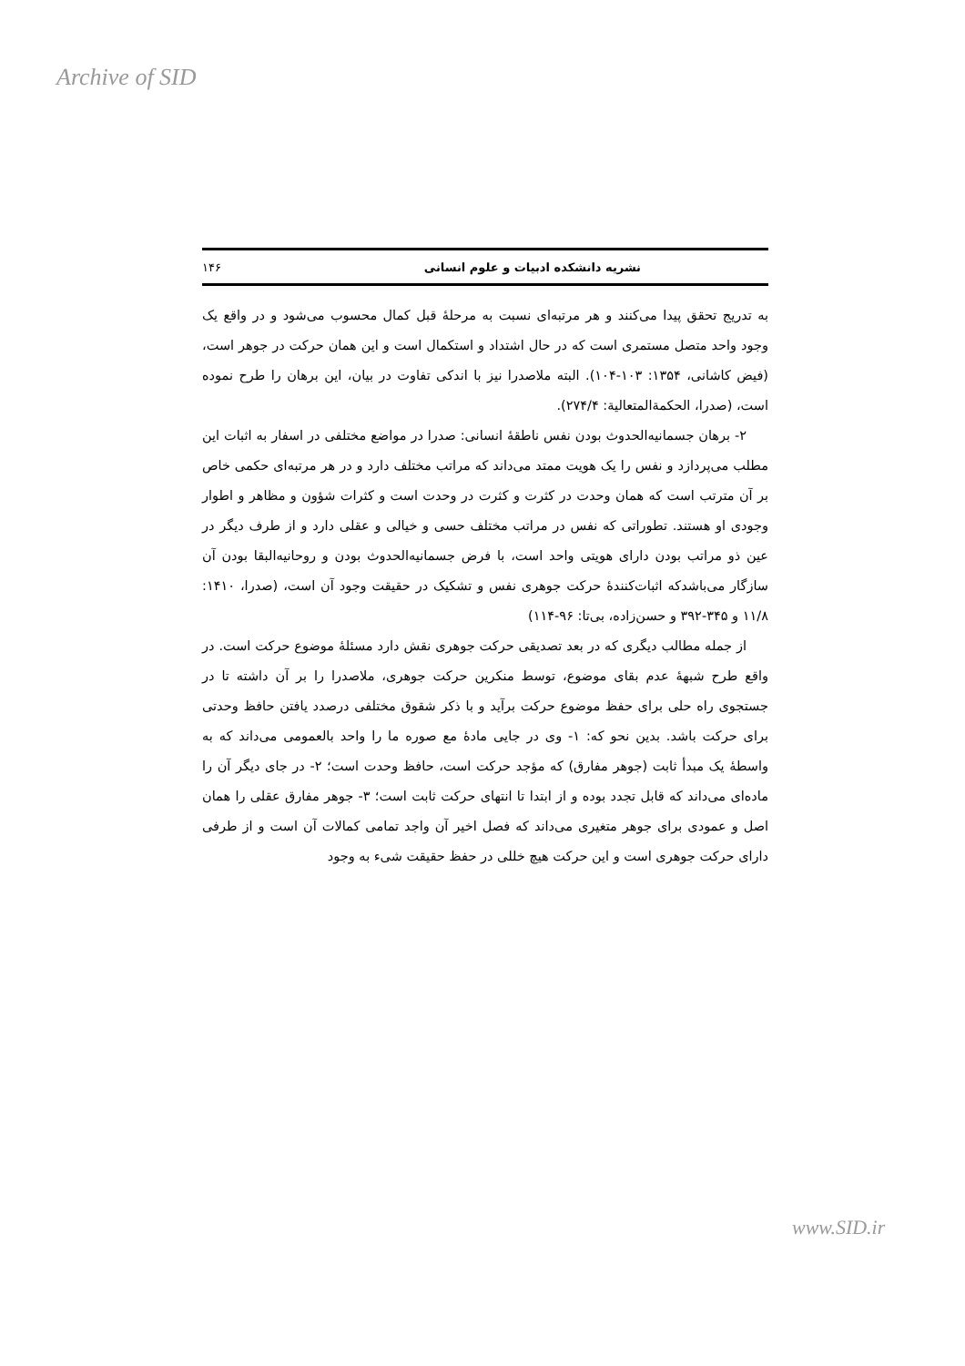Archive of SID
نشریه دانشکده ادبیات و علوم انسانی ۱۴۶
به تدریج تحقق پیدا می‌کنند و هر مرتبه‌ای نسبت به مرحلهٔ قبل کمال محسوب می‌شود و در واقع یک وجود واحد متصل مستمری است که در حال اشتداد و استکمال است و این همان حرکت در جوهر است، (فیض کاشانی، ۱۳۵۴: ۱۰۳-۱۰۴). البته ملاصدرا نیز با اندکی تفاوت در بیان، این برهان را طرح نموده است، (صدرا، الحکمةالمتعالیة: ۲۷۴/۴).
۲- برهان جسمانیه‌الحدوث بودن نفس ناطقهٔ انسانی: صدرا در مواضع مختلفی در اسفار به اثبات این مطلب می‌پردازد و نفس را یک هویت ممتد می‌داند که مراتب مختلف دارد و در هر مرتبه‌ای حکمی خاص بر آن مترتب است که همان وحدت در کثرت و کثرت در وحدت است و کثرات شؤون و مظاهر و اطوار وجودی او هستند. تطوراتی که نفس در مراتب مختلف حسی و خیالی و عقلی دارد و از طرف دیگر در عین ذو مراتب بودن دارای هویتی واحد است، با فرض جسمانیه‌الحدوث بودن و روحانیه‌البقا بودن آن سازگار می‌باشدکه اثبات‌کنندهٔ حرکت جوهری نفس و تشکیک در حقیقت وجود آن است، (صدرا، ۱۴۱۰: ۱۱/۸ و ۳۴۵-۳۹۲ و حسن‌زاده، بی‌تا: ۹۶-۱۱۴)
از جمله مطالب دیگری که در بعد تصدیقی حرکت جوهری نقش دارد مسئلهٔ موضوع حرکت است. در واقع طرح شبههٔ عدم بقای موضوع، توسط منکرین حرکت جوهری، ملاصدرا را بر آن داشته تا در جستجوی راه حلی برای حفظ موضوع حرکت برآید و با ذکر شقوق مختلفی درصدد یافتن حافظ وحدتی برای حرکت باشد. بدین نحو که: ۱- وی در جایی مادهٔ مع صوره ما را واحد بالعمومی می‌داند که به واسطهٔ یک مبدأ ثابت (جوهر مفارق) که مؤجد حرکت است، حافظ وحدت است؛ ۲- در جای دیگر آن را ماده‌ای می‌داند که قابل تجدد بوده و از ابتدا تا انتهای حرکت ثابت است؛ ۳- جوهر مفارق عقلی را همان اصل و عمودی برای جوهر متغیری می‌داند که فصل اخیر آن واجد تمامی کمالات آن است و از طرفی دارای حرکت جوهری است و این حرکت هیچ خللی در حفظ حقیقت شیء به وجود
www.SID.ir